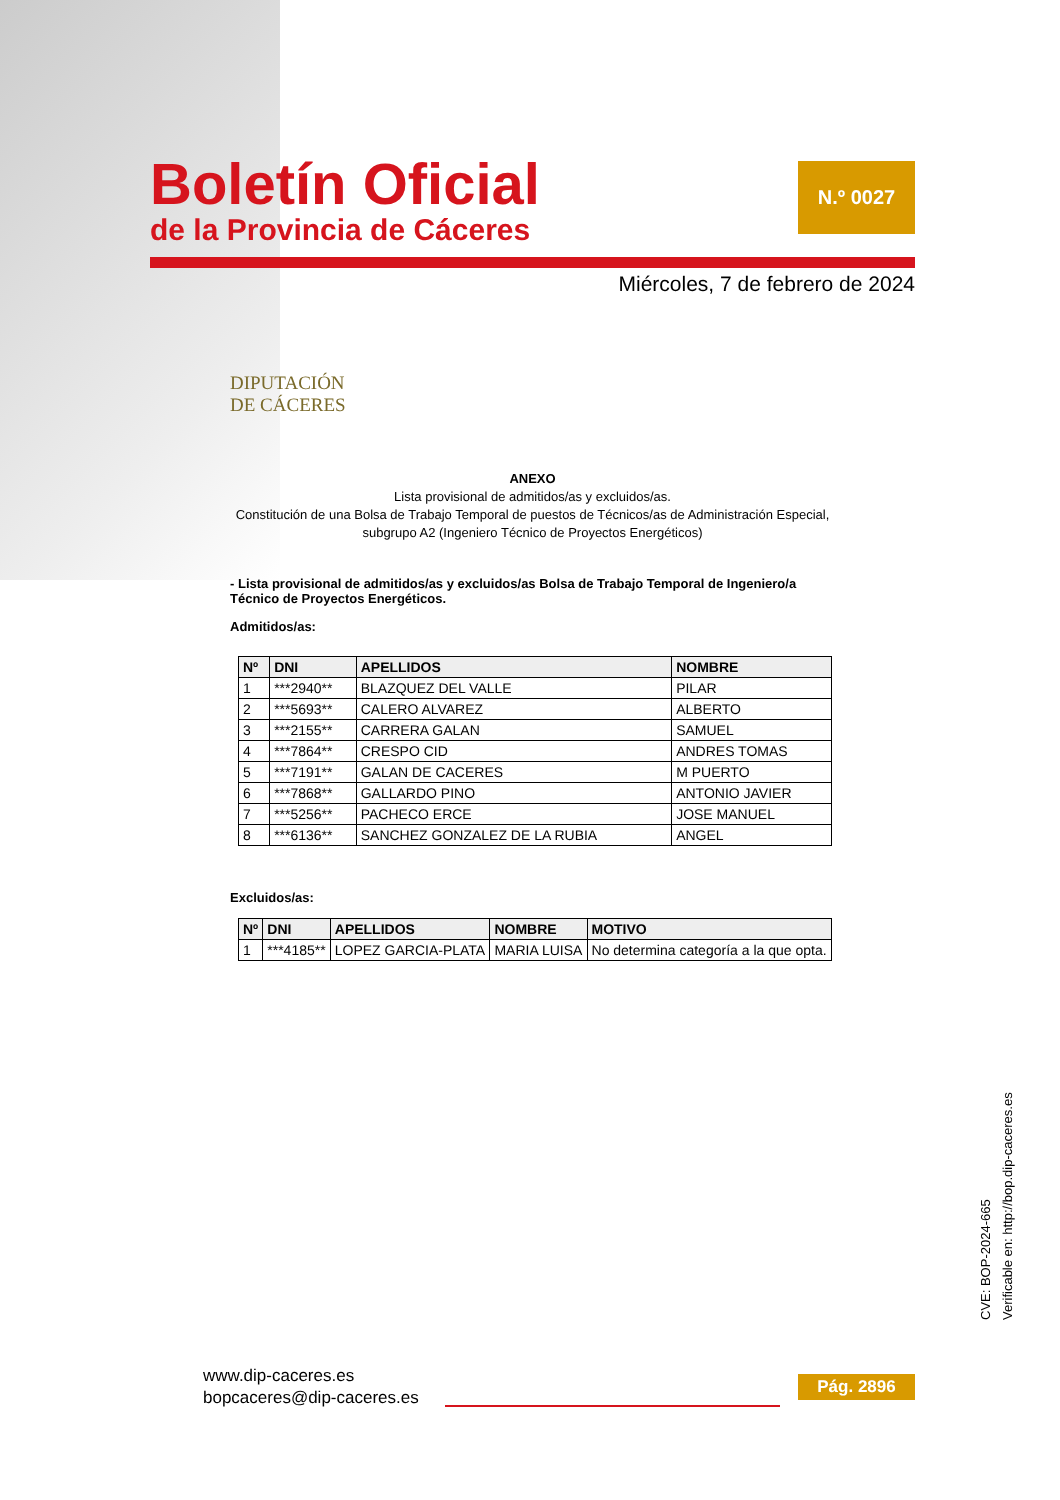Boletín Oficial
de la Provincia de Cáceres
N.º 0027
Miércoles, 7 de febrero de 2024
DIPUTACIÓN
DE CÁCERES
ANEXO
Lista provisional de admitidos/as y excluidos/as.
Constitución de una Bolsa de Trabajo Temporal de puestos de Técnicos/as de Administración Especial, subgrupo A2 (Ingeniero Técnico de Proyectos Energéticos)
- Lista provisional de admitidos/as y excluidos/as Bolsa de Trabajo Temporal de Ingeniero/a Técnico de Proyectos Energéticos.
Admitidos/as:
| Nº | DNI | APELLIDOS | NOMBRE |
| --- | --- | --- | --- |
| 1 | ***2940** | BLAZQUEZ DEL VALLE | PILAR |
| 2 | ***5693** | CALERO ALVAREZ | ALBERTO |
| 3 | ***2155** | CARRERA GALAN | SAMUEL |
| 4 | ***7864** | CRESPO CID | ANDRES TOMAS |
| 5 | ***7191** | GALAN DE CACERES | M PUERTO |
| 6 | ***7868** | GALLARDO PINO | ANTONIO JAVIER |
| 7 | ***5256** | PACHECO ERCE | JOSE MANUEL |
| 8 | ***6136** | SANCHEZ GONZALEZ DE LA RUBIA | ANGEL |
Excluidos/as:
| Nº | DNI | APELLIDOS | NOMBRE | MOTIVO |
| --- | --- | --- | --- | --- |
| 1 | ***4185** | LOPEZ GARCIA-PLATA | MARIA LUISA | No determina categoría a la que opta. |
www.dip-caceres.es
bopcaceres@dip-caceres.es
Pág. 2896
CVE: BOP-2024-665
Verificable en: http://bop.dip-caceres.es